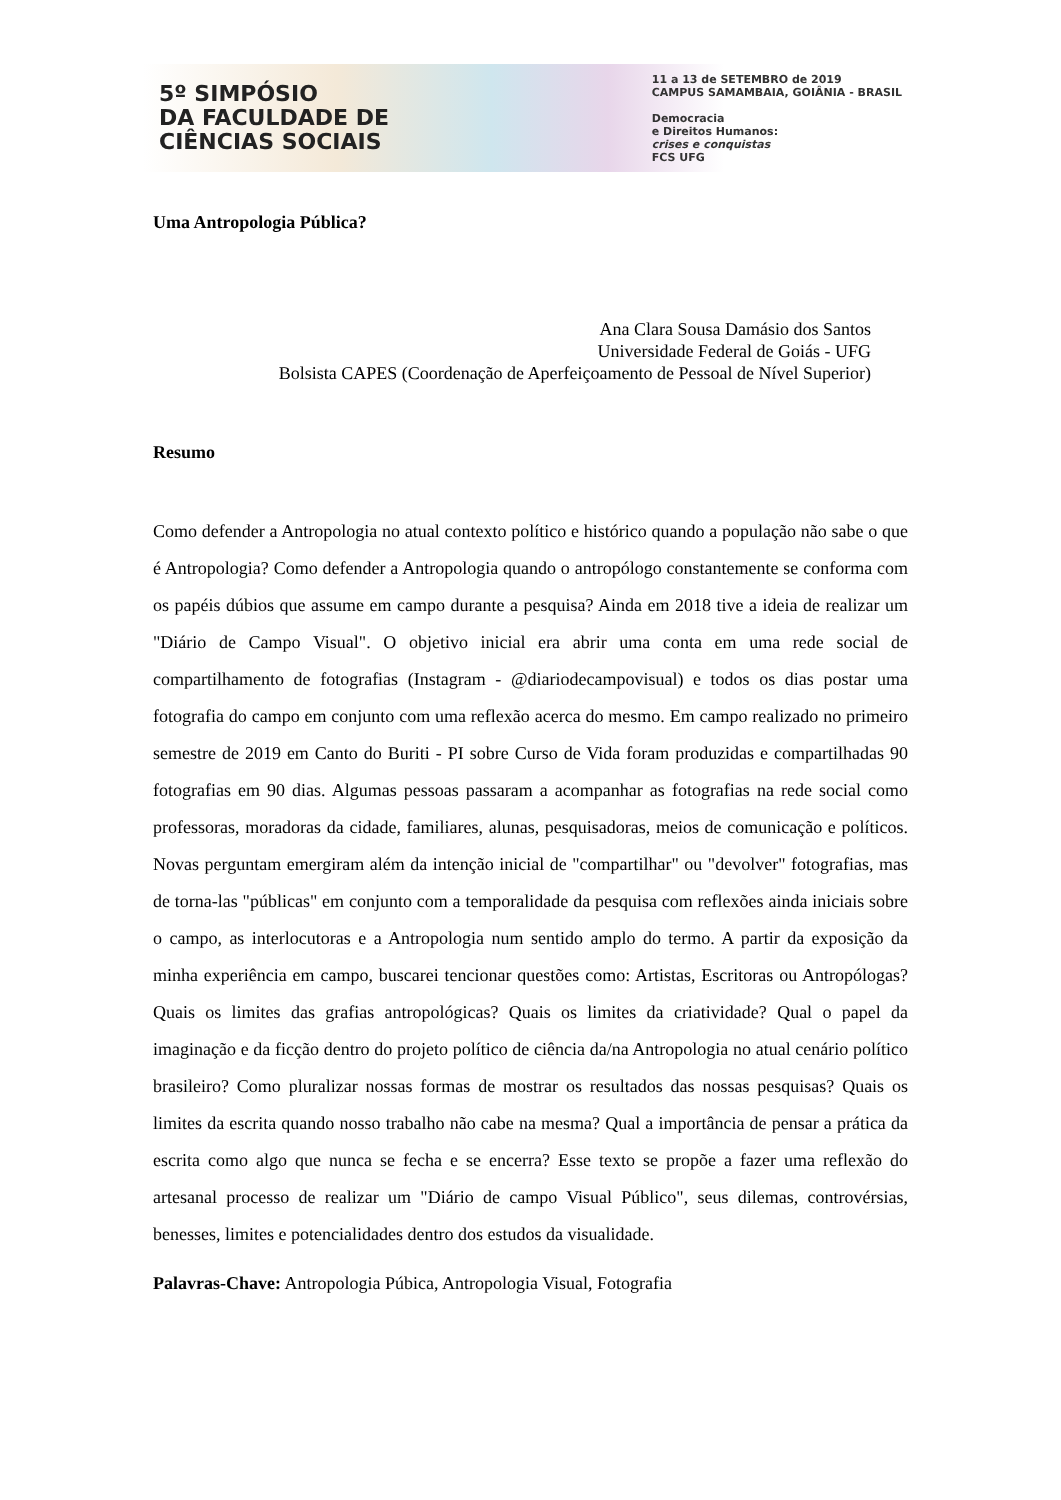5º SIMPÓSIO
DA FACULDADE DE
CIÊNCIAS SOCIAIS
11 a 13 de SETEMBRO de 2019
CAMPUS SAMAMBAIA, GOIÂNIA - BRASIL
Democracia
e Direitos Humanos:
crises e conquistas
FCS UFG
Uma Antropologia Pública?
Ana Clara Sousa Damásio dos Santos
Universidade Federal de Goiás - UFG
Bolsista CAPES (Coordenação de Aperfeiçoamento de Pessoal de Nível Superior)
Resumo
Como defender a Antropologia no atual contexto político e histórico quando a população não sabe o que é Antropologia? Como defender a Antropologia quando o antropólogo constantemente se conforma com os papéis dúbios que assume em campo durante a pesquisa? Ainda em 2018 tive a ideia de realizar um "Diário de Campo Visual". O objetivo inicial era abrir uma conta em uma rede social de compartilhamento de fotografias (Instagram - @diariodecampovisual) e todos os dias postar uma fotografia do campo em conjunto com uma reflexão acerca do mesmo. Em campo realizado no primeiro semestre de 2019 em Canto do Buriti - PI sobre Curso de Vida foram produzidas e compartilhadas 90 fotografias em 90 dias. Algumas pessoas passaram a acompanhar as fotografias na rede social como professoras, moradoras da cidade, familiares, alunas, pesquisadoras, meios de comunicação e políticos. Novas perguntam emergiram além da intenção inicial de "compartilhar" ou "devolver" fotografias, mas de torna-las "públicas" em conjunto com a temporalidade da pesquisa com reflexões ainda iniciais sobre o campo, as interlocutoras e a Antropologia num sentido amplo do termo. A partir da exposição da minha experiência em campo, buscarei tencionar questões como: Artistas, Escritoras ou Antropólogas? Quais os limites das grafias antropológicas? Quais os limites da criatividade? Qual o papel da imaginação e da ficção dentro do projeto político de ciência da/na Antropologia no atual cenário político brasileiro? Como pluralizar nossas formas de mostrar os resultados das nossas pesquisas? Quais os limites da escrita quando nosso trabalho não cabe na mesma? Qual a importância de pensar a prática da escrita como algo que nunca se fecha e se encerra? Esse texto se propõe a fazer uma reflexão do artesanal processo de realizar um "Diário de campo Visual Público", seus dilemas, controvérsias, benesses, limites e potencialidades dentro dos estudos da visualidade.
Palavras-Chave: Antropologia Púbica, Antropologia Visual, Fotografia